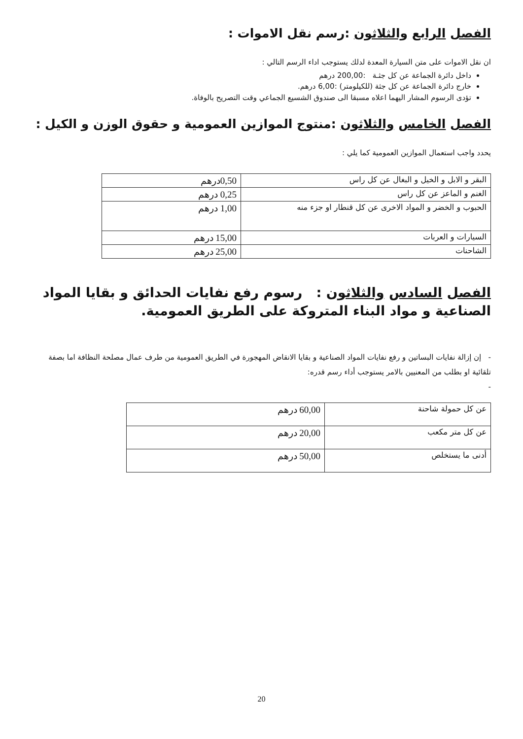الفصل الرابع والثلاثون :رسم نقل الاموات :
ان نقل الاموات على متن السيارة المعدة لدلك يستوجب اداء الرسم التالي :
داخل دائرة الجماعة عن كل جثـة :200,00 درهم
خارج دائرة الجماعة عن كل جثة (للكيلومتر) :6,00 درهم.
تؤدى الرسوم المشار اليهما اعلاه مسبقا الى صندوق الشسيع الجماعي وقت التصريح بالوفاة.
الفصل الخامس والثلاثون :منتوج الموازين العمومية و حقوق الوزن و الكيل :
يحدد واجب استعمال الموازين العمومية كما يلي :
| البقر و الابل و الخيل و البغال عن كل راس | 0,50درهم |
| الغنم و الماعز عن كل راس | 0,25 درهم |
| الحبوب و الخضر و المواد الاخرى عن كل قنطار او جزء منه | 1,00 درهم |
| السيارات و العربات | 15,00 درهم |
| الشاحنات | 25,00 درهم |
الفصل السادس والثلاثون : رسوم رفع نفايات الحدائق و بقايا المواد الصناعية و مواد البناء المتروكة على الطريق العمومية.
- إن إزالة نفايات البساتين و رفع نفايات المواد الصناعية و بقايا الانقاض المهجورة في الطريق العمومية من طرف عمال مصلحة النظافة اما بصفة تلقائية او بطلب من المعنيين بالامر يستوجب أداء رسم قدره:
-
| عن كل حمولة شاحنة | 60,00 درهم |
| عن كل متر مكعب | 20,00 درهم |
| أدنى ما يستخلص | 50,00 درهم |
20